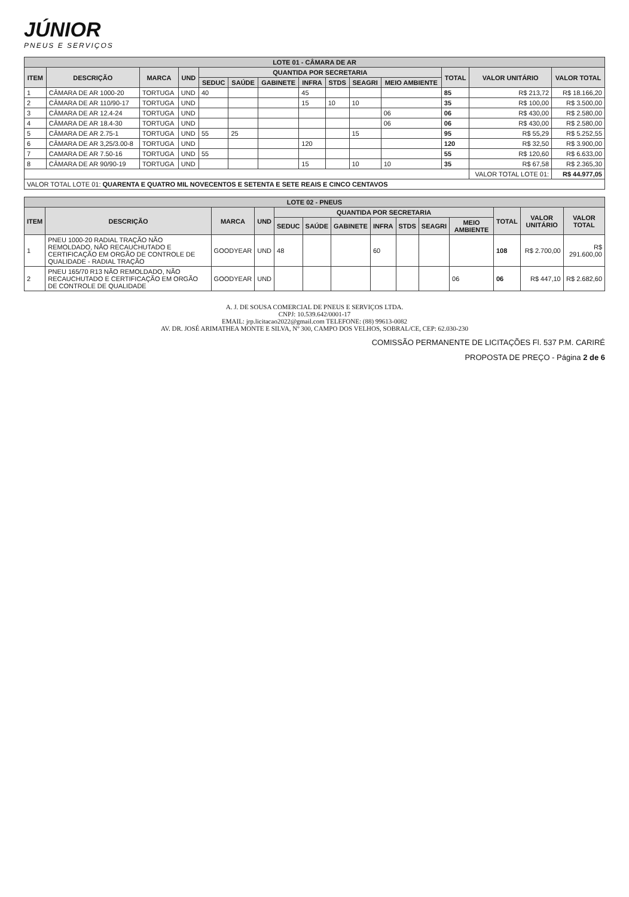JÚNIOR
PNEUS E SERVIÇOS
| LOTE 01 - CÂMARA DE AR | | | | | | | | | | | | | |
| ITEM | DESCRIÇÃO | MARCA | UND | QUANTIDA POR SECRETARIA | | | | | | | TOTAL | VALOR UNITÁRIO | VALOR TOTAL |
| | | | | SEDUC | SAÚDE | GABINETE | INFRA | STDS | SEAGRI | MEIO AMBIENTE | | | |
| 1 | CÂMARA DE AR 1000-20 | TORTUGA | UND | 40 | | | 45 | | | | 85 | R$ 213,72 | R$ 18.166,20 |
| 2 | CÂMARA DE AR 110/90-17 | TORTUGA | UND | | | | 15 | 10 | 10 | | 35 | R$ 100,00 | R$ 3.500,00 |
| 3 | CÂMARA DE AR 12.4-24 | TORTUGA | UND | | | | | | | 06 | 06 | R$ 430,00 | R$ 2.580,00 |
| 4 | CÂMARA DE AR 18.4-30 | TORTUGA | UND | | | | | | | 06 | 06 | R$ 430,00 | R$ 2.580,00 |
| 5 | CÂMARA DE AR 2.75-1 | TORTUGA | UND | 55 | 25 | | | | 15 | | 95 | R$ 55,29 | R$ 5.252,55 |
| 6 | CÂMARA DE AR 3,25/3.00-8 | TORTUGA | UND | | | | 120 | | | | 120 | R$ 32,50 | R$ 3.900,00 |
| 7 | CAMARA DE AR 7.50-16 | TORTUGA | UND | 55 | | | | | | | 55 | R$ 120,60 | R$ 6.633,00 |
| 8 | CÂMARA DE AR 90/90-19 | TORTUGA | UND | | | | 15 | | 10 | 10 | 35 | R$ 67,58 | R$ 2.365,30 |
| | | | | | | | | | | | | VALOR TOTAL LOTE 01: | R$ 44.977,05 |
| VALOR TOTAL LOTE 01: QUARENTA E QUATRO MIL NOVECENTOS E SETENTA E SETE REAIS E CINCO CENTAVOS | | | | | | | | | | | | | |
| LOTE 02 - PNEUS | | | | | | | | | | | | | |
| ITEM | DESCRIÇÃO | MARCA | UND | QUANTIDA POR SECRETARIA | | | | | | | TOTAL | VALOR UNITÁRIO | VALOR TOTAL |
| | | | | SEDUC | SAÚDE | GABINETE | INFRA | STDS | SEAGRI | MEIO AMBIENTE | | | |
| 1 | PNEU 1000-20 RADIAL TRAÇÃO NÃO REMOLDADO, NÃO RECAUCHUTADO E CERTIFICAÇÃO EM ORGÃO DE CONTROLE DE QUALIDADE - RADIAL TRAÇÃO | GOODYEAR | UND | 48 | | | 60 | | | | 108 | R$ 2.700,00 | R$ 291.600,00 |
| 2 | PNEU 165/70 R13 NÃO REMOLDADO, NÃO RECAUCHUTADO E CERTIFICAÇÃO EM ORGÃO DE CONTROLE DE QUALIDADE | GOODYEAR | UND | | | | | | | 06 | 06 | R$ 447,10 | R$ 2.682,60 |
A. J. DE SOUSA COMERCIAL DE PNEUS E SERVIÇOS LTDA.
CNPJ: 10.539.642/0001-17
EMAIL: jrp.licitacao2022@gmail.com TELEFONE: (88) 99613-0082
AV. DR. JOSÉ ARIMATHEA MONTE E SILVA, Nº 300, CAMPO DOS VELHOS, SOBRAL/CE, CEP: 62.030-230
COMISSÃO PERMANENTE DE LICITAÇÕES Fl. 537 P.M. CARIRÉ
PROPOSTA DE PREÇO - Página 2 de 6